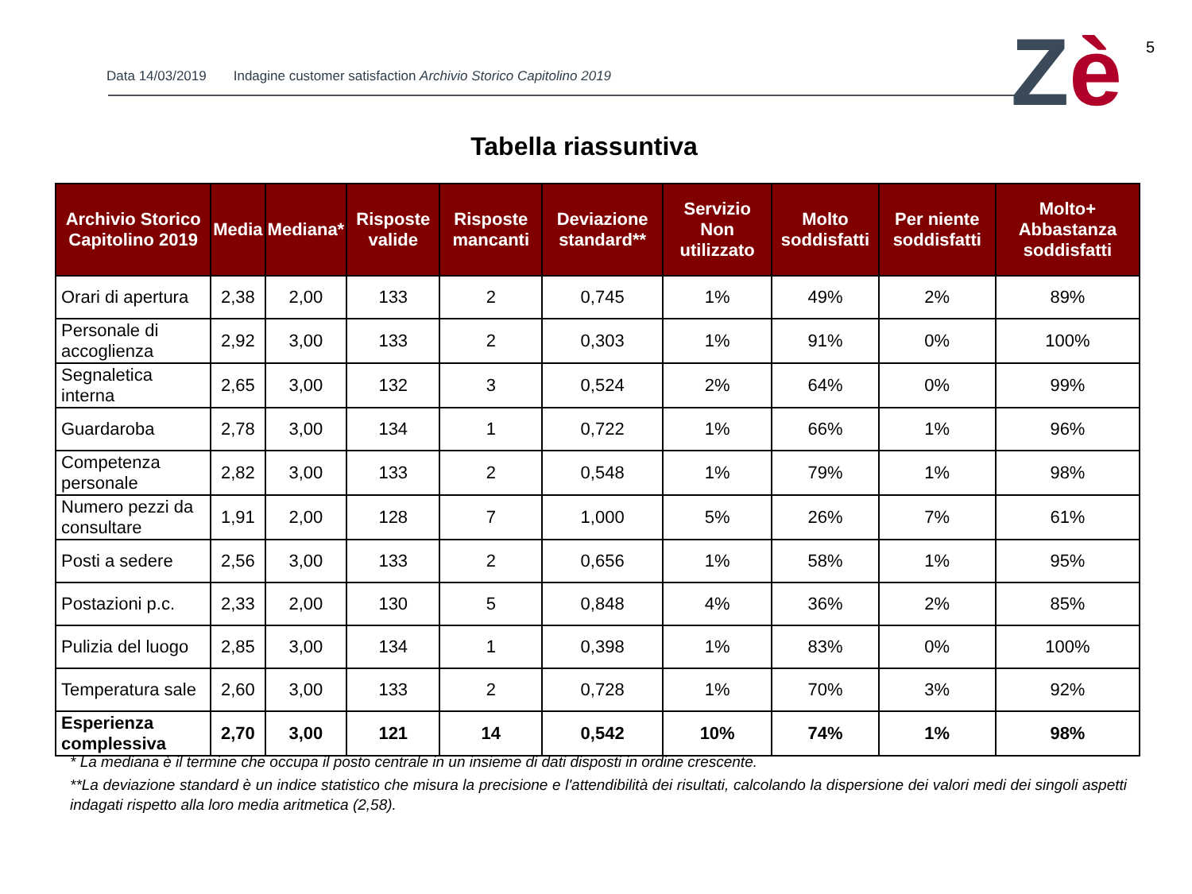Data 14/03/2019 Indagine customer satisfaction Archivio Storico Capitolino 2019
Zè 5
Tabella riassuntiva
| Archivio Storico Capitolino 2019 | Media | Mediana* | Risposte valide | Risposte mancanti | Deviazione standard** | Servizio Non utilizzato | Molto soddisfatti | Per niente soddisfatti | Molto+ Abbastanza soddisfatti |
| --- | --- | --- | --- | --- | --- | --- | --- | --- | --- |
| Orari di apertura | 2,38 | 2,00 | 133 | 2 | 0,745 | 1% | 49% | 2% | 89% |
| Personale di accoglienza | 2,92 | 3,00 | 133 | 2 | 0,303 | 1% | 91% | 0% | 100% |
| Segnaletica interna | 2,65 | 3,00 | 132 | 3 | 0,524 | 2% | 64% | 0% | 99% |
| Guardaroba | 2,78 | 3,00 | 134 | 1 | 0,722 | 1% | 66% | 1% | 96% |
| Competenza personale | 2,82 | 3,00 | 133 | 2 | 0,548 | 1% | 79% | 1% | 98% |
| Numero pezzi da consultare | 1,91 | 2,00 | 128 | 7 | 1,000 | 5% | 26% | 7% | 61% |
| Posti a sedere | 2,56 | 3,00 | 133 | 2 | 0,656 | 1% | 58% | 1% | 95% |
| Postazioni p.c. | 2,33 | 2,00 | 130 | 5 | 0,848 | 4% | 36% | 2% | 85% |
| Pulizia del luogo | 2,85 | 3,00 | 134 | 1 | 0,398 | 1% | 83% | 0% | 100% |
| Temperatura sale | 2,60 | 3,00 | 133 | 2 | 0,728 | 1% | 70% | 3% | 92% |
| Esperienza complessiva | 2,70 | 3,00 | 121 | 14 | 0,542 | 10% | 74% | 1% | 98% |
* La mediana è il termine che occupa il posto centrale in un insieme di dati disposti in ordine crescente.
**La deviazione standard è un indice statistico che misura la precisione e l'attendibilità dei risultati, calcolando la dispersione dei valori medi dei singoli aspetti indagati rispetto alla loro media aritmetica (2,58).